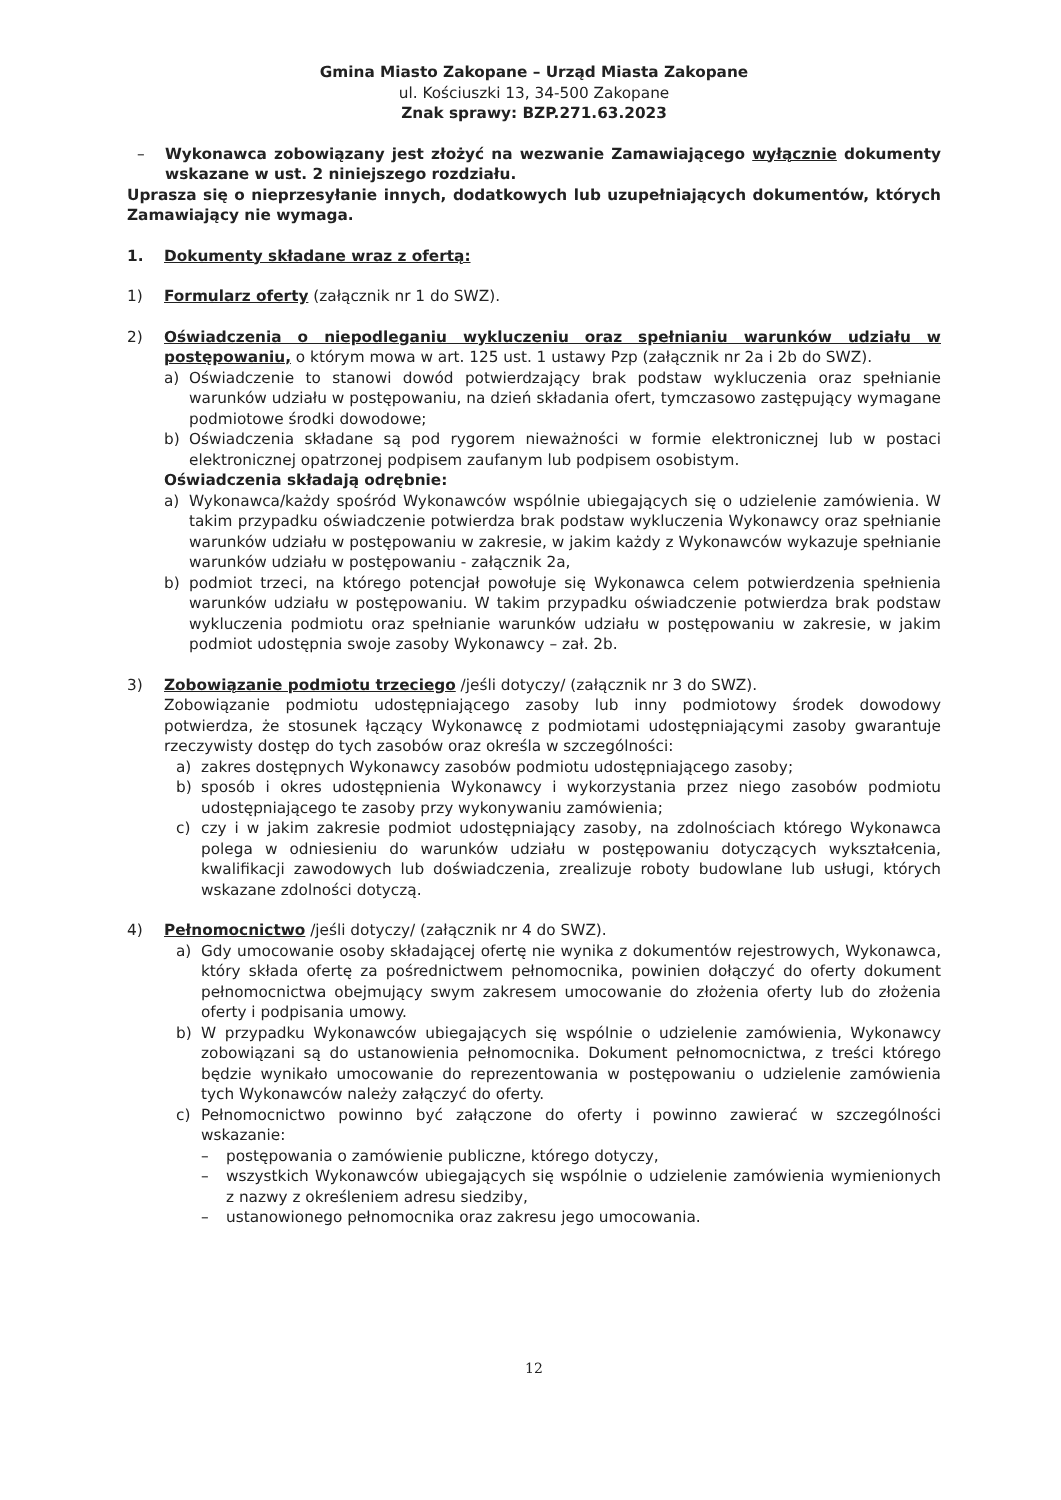Gmina Miasto Zakopane – Urząd Miasta Zakopane
ul. Kościuszki 13, 34-500 Zakopane
Znak sprawy: BZP.271.63.2023
– Wykonawca zobowiązany jest złożyć na wezwanie Zamawiającego wyłącznie dokumenty wskazane w ust. 2 niniejszego rozdziału.
Uprasza się o nieprzesyłanie innych, dodatkowych lub uzupełniających dokumentów, których Zamawiający nie wymaga.
1. Dokumenty składane wraz z ofertą:
1) Formularz oferty (załącznik nr 1 do SWZ).
2) Oświadczenia o niepodleganiu wykluczeniu oraz spełnianiu warunków udziału w postępowaniu, o którym mowa w art. 125 ust. 1 ustawy Pzp (załącznik nr 2a i 2b do SWZ).
a) Oświadczenie to stanowi dowód potwierdzający brak podstaw wykluczenia oraz spełnianie warunków udziału w postępowaniu, na dzień składania ofert, tymczasowo zastępujący wymagane podmiotowe środki dowodowe;
b) Oświadczenia składane są pod rygorem nieważności w formie elektronicznej lub w postaci elektronicznej opatrzonej podpisem zaufanym lub podpisem osobistym.
Oświadczenia składają odrębnie:
a) Wykonawca/każdy spośród Wykonawców wspólnie ubiegających się o udzielenie zamówienia. W takim przypadku oświadczenie potwierdza brak podstaw wykluczenia Wykonawcy oraz spełnianie warunków udziału w postępowaniu w zakresie, w jakim każdy z Wykonawców wykazuje spełnianie warunków udziału w postępowaniu - załącznik 2a,
b) podmiot trzeci, na którego potencjał powołuje się Wykonawca celem potwierdzenia spełnienia warunków udziału w postępowaniu. W takim przypadku oświadczenie potwierdza brak podstaw wykluczenia podmiotu oraz spełnianie warunków udziału w postępowaniu w zakresie, w jakim podmiot udostępnia swoje zasoby Wykonawcy – zał. 2b.
3) Zobowiązanie podmiotu trzeciego /jeśli dotyczy/ (załącznik nr 3 do SWZ).
Zobowiązanie podmiotu udostępniającego zasoby lub inny podmiotowy środek dowodowy potwierdza, że stosunek łączący Wykonawcę z podmiotami udostępniającymi zasoby gwarantuje rzeczywisty dostęp do tych zasobów oraz określa w szczególności:
a) zakres dostępnych Wykonawcy zasobów podmiotu udostępniającego zasoby;
b) sposób i okres udostępnienia Wykonawcy i wykorzystania przez niego zasobów podmiotu udostępniającego te zasoby przy wykonywaniu zamówienia;
c) czy i w jakim zakresie podmiot udostępniający zasoby, na zdolnościach którego Wykonawca polega w odniesieniu do warunków udziału w postępowaniu dotyczących wykształcenia, kwalifikacji zawodowych lub doświadczenia, zrealizuje roboty budowlane lub usługi, których wskazane zdolności dotyczą.
4) Pełnomocnictwo /jeśli dotyczy/ (załącznik nr 4 do SWZ).
a) Gdy umocowanie osoby składającej ofertę nie wynika z dokumentów rejestrowych, Wykonawca, który składa ofertę za pośrednictwem pełnomocnika, powinien dołączyć do oferty dokument pełnomocnictwa obejmujący swym zakresem umocowanie do złożenia oferty lub do złożenia oferty i podpisania umowy.
b) W przypadku Wykonawców ubiegających się wspólnie o udzielenie zamówienia, Wykonawcy zobowiązani są do ustanowienia pełnomocnika. Dokument pełnomocnictwa, z treści którego będzie wynikało umocowanie do reprezentowania w postępowaniu o udzielenie zamówienia tych Wykonawców należy załączyć do oferty.
c) Pełnomocnictwo powinno być załączone do oferty i powinno zawierać w szczególności wskazanie:
– postępowania o zamówienie publiczne, którego dotyczy,
– wszystkich Wykonawców ubiegających się wspólnie o udzielenie zamówienia wymienionych z nazwy z określeniem adresu siedziby,
– ustanowionego pełnomocnika oraz zakresu jego umocowania.
12